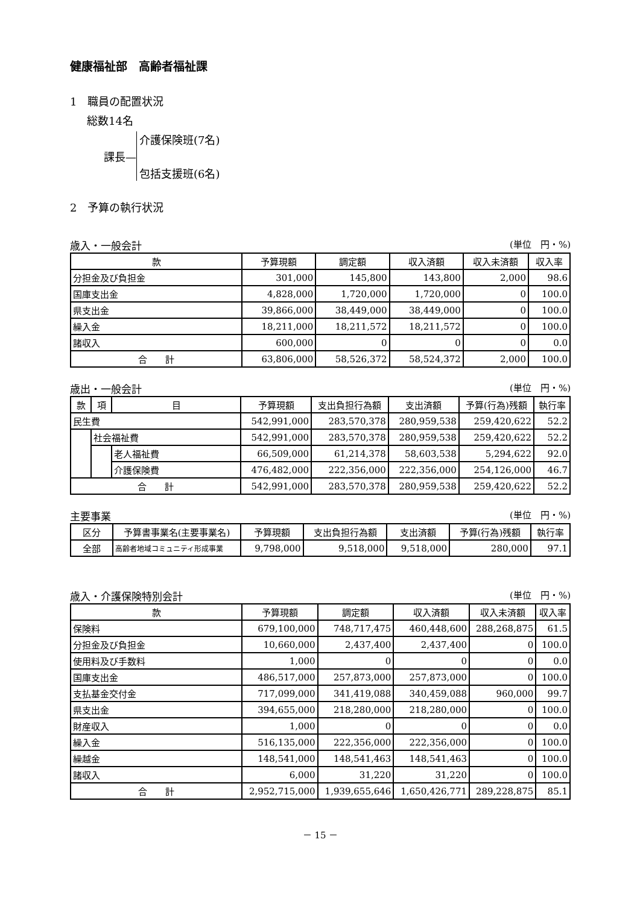健康福祉部　高齢者福祉課
1　職員の配置状況
総数14名
課長—
介護保険班(7名)
包括支援班(6名)
2　予算の執行状況
歳入・一般会計 (単位　円・%)
| 款 | 予算現額 | 調定額 | 収入済額 | 収入未済額 | 収入率 |
| --- | --- | --- | --- | --- | --- |
| 分担金及び負担金 | 301,000 | 145,800 | 143,800 | 2,000 | 98.6 |
| 国庫支出金 | 4,828,000 | 1,720,000 | 1,720,000 | 0 | 100.0 |
| 県支出金 | 39,866,000 | 38,449,000 | 38,449,000 | 0 | 100.0 |
| 繰入金 | 18,211,000 | 18,211,572 | 18,211,572 | 0 | 100.0 |
| 諸収入 | 600,000 | 0 | 0 | 0 | 0.0 |
| 合 計 | 63,806,000 | 58,526,372 | 58,524,372 | 2,000 | 100.0 |
歳出・一般会計 (単位　円・%)
| 款 | 項 | 目 | 予算現額 | 支出負担行為額 | 支出済額 | 予算(行為)残額 | 執行率 |
| --- | --- | --- | --- | --- | --- | --- | --- |
| 民生費 | | | 542,991,000 | 283,570,378 | 280,959,538 | 259,420,622 | 52.2 |
| | 社会福祉費 | | 542,991,000 | 283,570,378 | 280,959,538 | 259,420,622 | 52.2 |
| | | 老人福祉費 | 66,509,000 | 61,214,378 | 58,603,538 | 5,294,622 | 92.0 |
| | | 介護保険費 | 476,482,000 | 222,356,000 | 222,356,000 | 254,126,000 | 46.7 |
| 合 計 | | | 542,991,000 | 283,570,378 | 280,959,538 | 259,420,622 | 52.2 |
主要事業 (単位　円・%)
| 区分 | 予算書事業名(主要事業名) | 予算現額 | 支出負担行為額 | 支出済額 | 予算(行為)残額 | 執行率 |
| --- | --- | --- | --- | --- | --- | --- |
| 全部 | 高齢者地域コミュニティ形成事業 | 9,798,000 | 9,518,000 | 9,518,000 | 280,000 | 97.1 |
歳入・介護保険特別会計 (単位　円・%)
| 款 | 予算現額 | 調定額 | 収入済額 | 収入未済額 | 収入率 |
| --- | --- | --- | --- | --- | --- |
| 保険料 | 679,100,000 | 748,717,475 | 460,448,600 | 288,268,875 | 61.5 |
| 分担金及び負担金 | 10,660,000 | 2,437,400 | 2,437,400 | 0 | 100.0 |
| 使用料及び手数料 | 1,000 | 0 | 0 | 0 | 0.0 |
| 国庫支出金 | 486,517,000 | 257,873,000 | 257,873,000 | 0 | 100.0 |
| 支払基金交付金 | 717,099,000 | 341,419,088 | 340,459,088 | 960,000 | 99.7 |
| 県支出金 | 394,655,000 | 218,280,000 | 218,280,000 | 0 | 100.0 |
| 財産収入 | 1,000 | 0 | 0 | 0 | 0.0 |
| 繰入金 | 516,135,000 | 222,356,000 | 222,356,000 | 0 | 100.0 |
| 繰越金 | 148,541,000 | 148,541,463 | 148,541,463 | 0 | 100.0 |
| 諸収入 | 6,000 | 31,220 | 31,220 | 0 | 100.0 |
| 合 計 | 2,952,715,000 | 1,939,655,646 | 1,650,426,771 | 289,228,875 | 85.1 |
－ 15 －